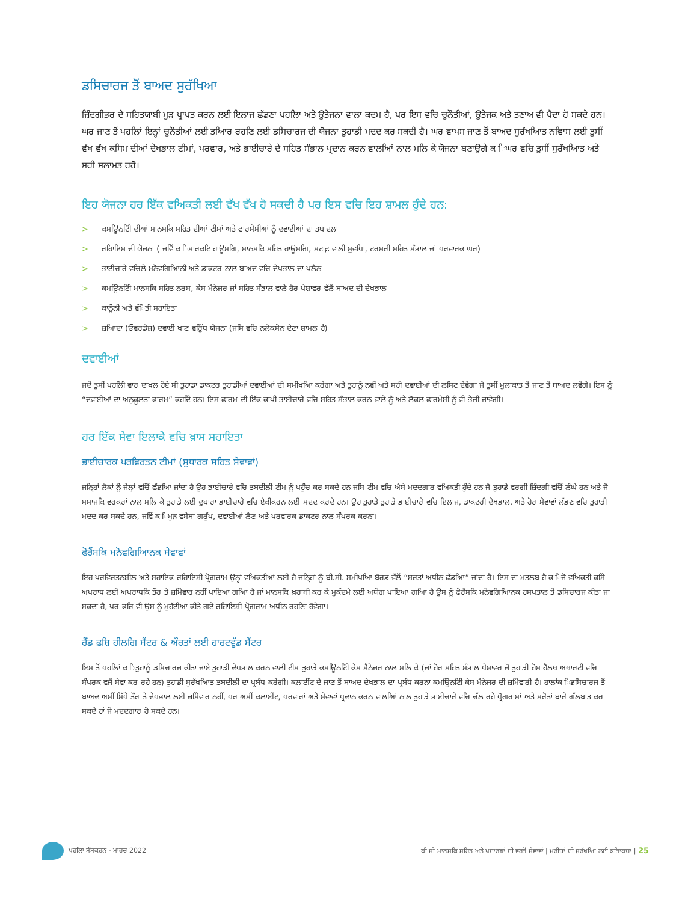ਡਸਿਚਾਰਜ ਤੋਂ ਬਾਅਦ ਸੁਰੱਖਿਆ
ਜ਼ਿੰਦਗੀਭਰ ਦੇ ਸਹਿਤਯਾਬੀ ਮੁੜ ਪ੍ਰਾਪਤ ਕਰਨ ਲਈ ਇਲਾਜ ਛੱਡਣਾ ਪਹਲਿਾ ਅਤੇ ਉਤੇਜਨਾ ਵਾਲਾ ਕਦਮ ਹੈ, ਪਰ ਇਸ ਵਚਿ ਚੁਨੌਤੀਆਂ, ਉਤੇਜਕ ਅਤੇ ਤਣਾਅ ਵੀ ਪੈਦਾ ਹੋ ਸਕਦੇ ਹਨ। ਘਰ ਜਾਣ ਤੋਂ ਪਹਲਿਾਂ ਇਨ੍ਹਾਂ ਚੁਨੌਤੀਆਂ ਲਈ ਤਆਿਰ ਰਹਣਿ ਲਈ ਡਸਿਚਾਰਜ ਦੀ ਯੋਜਨਾ ਤੁਹਾਡੀ ਮਦਦ ਕਰ ਸਕਦੀ ਹੈ। ਘਰ ਵਾਪਸ ਜਾਣ ਤੋਂ ਬਾਅਦ ਸੁਰੱਖਆਿਤ ਨਵਿਾਸ ਲਈ ਤੁਸੀਂ ਵੱਖ ਵੱਖ ਕਸਿਮ ਦੀਆਂ ਦੇਖਭਾਲ ਟੀਮਾਂ, ਪਰਵਾਰ, ਅਤੇ ਭਾਈਚਾਰੇ ਦੇ ਸਹਿਤ ਸੰਭਾਲ ਪ੍ਰਦਾਨ ਕਰਨ ਵਾਲਆਿਂ ਨਾਲ ਮਲਿ ਕੇ ਯੋਜਨਾ ਬਣਾਉਗੇ ਕ ਿਘਰ ਵਚਿ ਤੁਸੀਂ ਸੁਰੱਖਆਿਤ ਅਤੇ ਸਹੀ ਸਲਾਮਤ ਰਹੋ।
ਇਹ ਯੋਜਨਾ ਹਰ ਇੱਕ ਵਅਿਕਤੀ ਲਈ ਵੱਖ ਵੱਖ ਹੋ ਸਕਦੀ ਹੈ ਪਰ ਇਸ ਵਚਿ ਇਹ ਸ਼ਾਮਲ ਹੁੰਦੇ ਹਨ:
> ਕਮਊਿਨਟਿੀ ਦੀਆਂ ਮਾਨਸਕਿ ਸਹਿਤ ਦੀਆਂ ਟੀਮਾਂ ਅਤੇ ਫਾਰਮੇਸੀਆਂ ਨੂੰ ਦਵਾਈਆਂ ਦਾ ਤਬਾਦਲਾ
> ਰਹਿਾਇਸ਼ ਦੀ ਯੋਜਨਾ ( ਜਵਿੇਂ ਕ ਿਮਾਰਕਟਿ ਹਾਊਸਗਿ, ਮਾਨਸਕਿ ਸਹਿਤ ਹਾਊਸਗਿ, ਸਟਾਫ਼ ਵਾਲੀ ਸੁਵਧਿਾ, ਟਰਸ਼ਰੀ ਸਹਿਤ ਸੰਭਾਲ ਜਾਂ ਪਰਵਾਰਕ ਘਰ)
> ਭਾਈਚਾਰੇ ਵਚਿਲੇ ਮਨੋਵਗਿਆਿਨੀ ਅਤੇ ਡਾਕਟਰ ਨਾਲ ਬਾਅਦ ਵਚਿ ਦੇਖਭਾਲ ਦਾ ਪਲੈਨ
> ਕਮਊਿਨਟਿੀ ਮਾਨਸਕਿ ਸਹਿਤ ਨਰਸ, ਕੇਸ ਮੈਨੇਜਰ ਜਾਂ ਸਹਿਤ ਸੰਭਾਲ ਵਾਲੇ ਹੋਰ ਪੇਸ਼ਾਵਰ ਵੱਲੋਂ ਬਾਅਦ ਦੀ ਦੇਖਭਾਲ
> ਕਾਨੂੰਨੀ ਅਤੇ ਵੱਿਤੀ ਸਹਾਇਤਾ
> ਜ਼ਆਿਦਾ (ਓਵਰਡੋਜ਼) ਦਵਾਈ ਖਾਣ ਵਰਿੁੱਧ ਯੋਜਨਾ (ਜਸਿ ਵਚਿ ਨਲੋਕਸੋਨ ਦੇਣਾ ਸ਼ਾਮਲ ਹੈ)
ਦਵਾਈਆਂ
ਜਦੋਂ ਤੁਸੀਂ ਪਹਲਿੀ ਵਾਰ ਦਾਖਲ ਹੋਏ ਸੀ ਤੁਹਾਡਾ ਡਾਕਟਰ ਤੁਹਾਡੀਆਂ ਦਵਾਈਆਂ ਦੀ ਸਮੀਖਆਿ ਕਰੇਗਾ ਅਤੇ ਤੁਹਾਨੂੰ ਨਵੀਂ ਅਤੇ ਸਹੀ ਦਵਾਈਆਂ ਦੀ ਲਸਿਟ ਦੇਵੇਗਾ ਜੋ ਤੁਸੀਂ ਮੁਲਾਕਾਤ ਤੋਂ ਜਾਣ ਤੋਂ ਬਾਅਦ ਲਵੋਂਗੇ। ਇਸ ਨੂੰ “ਦਵਾਈਆਂ ਦਾ ਅਨੁਕੂਲਤਾ ਫਾਰਮ” ਕਹਦਿੇ ਹਨ। ਇਸ ਫਾਰਮ ਦੀ ਇੱਕ ਕਾਪੀ ਭਾਈਚਾਰੇ ਵਚਿ ਸਹਿਤ ਸੰਭਾਲ ਕਰਨ ਵਾਲੇ ਨੂੰ ਅਤੇ ਲੋਕਲ ਫਾਰਮੇਸੀ ਨੂੰ ਵੀ ਭੇਜੀ ਜਾਵੇਗੀ।
ਹਰ ਇੱਕ ਸੇਵਾ ਇਲਾਕੇ ਵਚਿ ਖ਼ਾਸ ਸਹਾਇਤਾ
ਭਾਈਚਾਰਕ ਪਰਵਿਰਤਨ ਟੀਮਾਂ (ਸੁਧਾਰਕ ਸਹਿਤ ਸੇਵਾਵਾਂ)
ਜਨਿ੍ਹਾਂ ਲੋਕਾਂ ਨੂੰ ਜੇਲ੍ਹਾਂ ਵਚਿੋਂ ਛੱਡਆਿ ਜਾਂਦਾ ਹੈ ਉਹ ਭਾਈਚਾਰੇ ਵਚਿ ਤਬਦੀਲੀ ਟੀਮ ਨੂੰ ਪਹੁੰਚ ਕਰ ਸਕਦੇ ਹਨ ਜਸਿ ਟੀਮ ਵਚਿ ਐਸੇ ਮਦਦਗਾਰ ਵਅਿਕਤੀ ਹੁੰਦੇ ਹਨ ਜੋ ਤੁਹਾਡੇ ਵਰਗੀ ਜ਼ਿੰਦਗੀ ਵਚਿੋਂ ਲੰਘੇ ਹਨ ਅਤੇ ਜੋ ਸਮਾਜਕਿ ਵਰਕਰਾਂ ਨਾਲ ਮਲਿ ਕੇ ਤੁਹਾਡੇ ਲਈ ਦੁਬਾਰਾ ਭਾਈਚਾਰੇ ਵਚਿ ਏਕੀਕਰਨ ਲਈ ਮਦਦ ਕਰਦੇ ਹਨ। ਉਹ ਤੁਹਾਡੇ ਤੁਹਾਡੇ ਭਾਈਚਾਰੇ ਵਚਿ ਇਲਾਜ, ਡਾਕਟਰੀ ਦੇਖਭਾਲ, ਅਤੇ ਹੋਰ ਸੇਵਾਵਾਂ ਲੱਭਣ ਵਚਿ ਤੁਹਾਡੀ ਮਦਦ ਕਰ ਸਕਦੇ ਹਨ, ਜਵਿੇਂ ਕ ਿਮੁੜ ਵਸੇਬਾ ਗਰੁੱਪ, ਦਵਾਈਆਂ ਲੈਣ ਅਤੇ ਪਰਵਾਰਕ ਡਾਕਟਰ ਨਾਲ ਸੰਪਰਕ ਕਰਨਾ।
ਫੋਰੈਂਸਕਿ ਮਨੋਵਗਿਆਿਨਕ ਸੇਵਾਵਾਂ
ਇਹ ਪਰਵਿਰਤਨਸ਼ੀਲ ਅਤੇ ਸਹਾਇਕ ਰਹਿਾਇਸ਼ੀ ਪ੍ਰੋਗਰਾਮ ਉਨ੍ਹਾਂ ਵਅਿਕਤੀਆਂ ਲਈ ਹੈ ਜਨਿ੍ਹਾਂ ਨੂੰ ਬੀ.ਸੀ. ਸਮੀਖਆਿ ਬੋਰਡ ਵੱਲੋਂ “ਸ਼ਰਤਾਂ ਅਧੀਨ ਛੱਡਆਿ” ਜਾਂਦਾ ਹੈ। ਇਸ ਦਾ ਮਤਲਬ ਹੈ ਕ ਿਜੋ ਵਅਿਕਤੀ ਕਸਿੇ ਅਪਰਾਧ ਲਈ ਅਪਰਾਧਕਿ ਤੌਰ ਤੇ ਜ਼ਮਿੇਵਾਰ ਨਹੀਂ ਪਾਇਆ ਗਆਿ ਹੈ ਜਾਂ ਮਾਨਸਕਿ ਖ਼ਰਾਬੀ ਕਰ ਕੇ ਮੁਕੱਦਮੇ ਲਈ ਅਯੋਗ ਪਾਇਆ ਗਆਿ ਹੈ ਉਸ ਨੂੰ ਫੋਰੈਂਸਕਿ ਮਨੋਵਗਿਆਿਨਕ ਹਸਪਤਾਲ ਤੋਂ ਡਸਿਚਾਰਜ ਕੀਤਾ ਜਾ ਸਕਦਾ ਹੈ, ਪਰ ਫਰਿ ਵੀ ਉਸ ਨੂੰ ਮੁਹੱਈਆ ਕੀਤੇ ਗਏ ਰਹਿਾਇਸ਼ੀ ਪ੍ਰੋਗਰਾਮ ਅਧੀਨ ਰਹਣਿਾ ਹੋਵੇਗਾ।
ਰੈੱਡ ਫ਼ਸ਼ਿ ਹੀਲਗਿ ਸੈਂਟਰ & ਔਰਤਾਂ ਲਈ ਹਾਰਟਵੁੱਡ ਸੈਂਟਰ
ਇਸ ਤੋਂ ਪਹਲਿਾਂ ਕ ਿਤੁਹਾਨੂੰ ਡਸਿਚਾਰਜ ਕੀਤਾ ਜਾਏ ਤੁਹਾਡੀ ਦੇਖਭਾਲ ਕਰਨ ਵਾਲੀ ਟੀਮ ਤੁਹਾਡੇ ਕਮਊਿਨਟਿੀ ਕੇਸ ਮੈਨੇਜਰ ਨਾਲ ਮਲਿ ਕੇ (ਜਾਂ ਹੋਰ ਸਹਿਤ ਸੰਭਾਲ ਪੇਸ਼ਾਵਰ ਜੋ ਤੁਹਾਡੀ ਹੋਮ ਹੈਲਥ ਅਥਾਰਟੀ ਵਚਿ ਸੰਪਰਕ ਵਜੋਂ ਸੇਵਾ ਕਰ ਰਹੇ ਹਨ) ਤੁਹਾਡੀ ਸੁਰੱਖਆਿਤ ਤਬਦੀਲੀ ਦਾ ਪ੍ਰਬੰਧ ਕਰੇਗੀ। ਕਲਾਈਂਟ ਦੇ ਜਾਣ ਤੋਂ ਬਾਅਦ ਦੇਖਭਾਲ ਦਾ ਪ੍ਰਬੰਧ ਕਰਨਾ ਕਮਊਿਨਟਿੀ ਕੇਸ ਮੈਨੇਜਰ ਦੀ ਜ਼ਮਿੇਵਾਰੀ ਹੈ। ਹਾਲਾਂਕ ਿਡਸਿਚਾਰਜ ਤੋਂ ਬਾਅਦ ਅਸੀਂ ਸਿੱਧੇ ਤੌਰ ਤੇ ਦੇਖਭਾਲ ਲਈ ਜ਼ਮਿੇਵਾਰ ਨਹੀਂ, ਪਰ ਅਸੀਂ ਕਲਾਈਂਟ, ਪਰਵਾਰਾਂ ਅਤੇ ਸੇਵਾਵਾਂ ਪ੍ਰਦਾਨ ਕਰਨ ਵਾਲਆਿਂ ਨਾਲ ਤੁਹਾਡੇ ਭਾਈਚਾਰੇ ਵਚਿ ਚੱਲ ਰਹੇ ਪ੍ਰੋਗਰਾਮਾਂ ਅਤੇ ਸਰੋਤਾਂ ਬਾਰੇ ਗੱਲਬਾਤ ਕਰ ਸਕਦੇ ਹਾਂ ਜੋ ਮਦਦਗਾਰ ਹੋ ਸਕਦੇ ਹਨ।
ਪਹਲਿਾ ਸੰਸਕਰਨ - ਮਾਰਚ 2022
ਬੀ ਸੀ ਮਾਨਸਕਿ ਸਹਿਤ ਅਤੇ ਪਦਾਰਥਾਂ ਦੀ ਵਰਤੋਂ ਸੇਵਾਵਾਂ | ਮਰੀਜ਼ਾਂ ਦੀ ਸੁਰੱਖਆਿ ਲਈ ਕਤਿਾਬਚਾ | 25